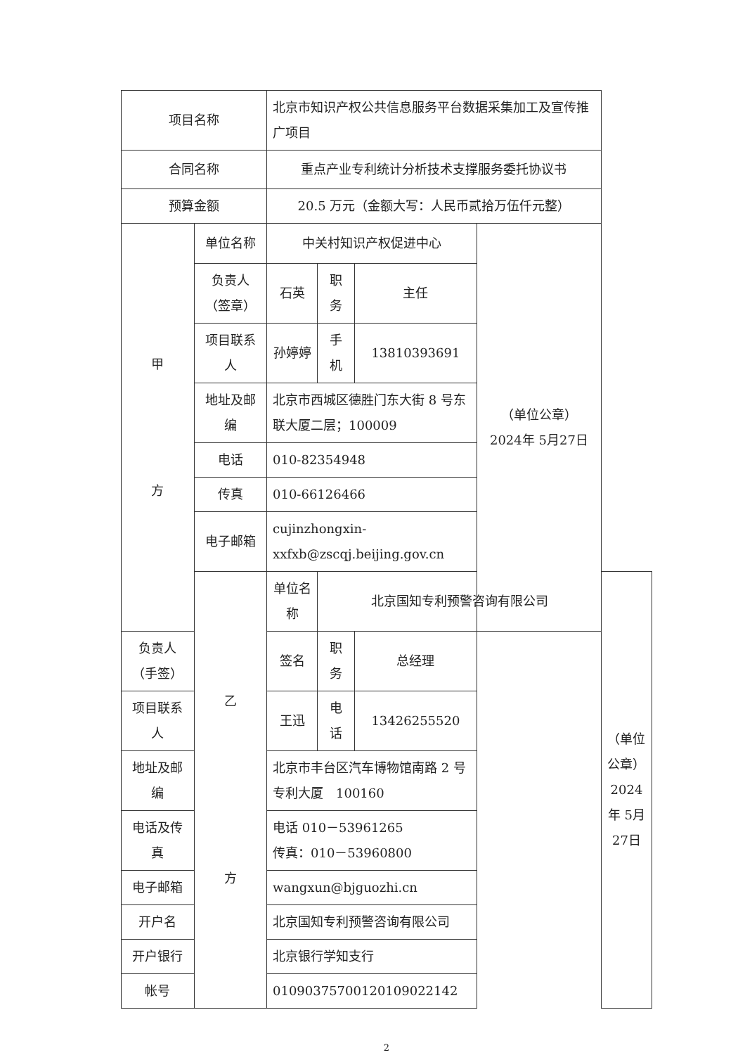| 项目名称 | | 北京市知识产权公共信息服务平台数据采集加工及宣传推广项目 | | | | |
| 合同名称 | | 重点产业专利统计分析技术支撑服务委托协议书 | | | | |
| 预算金额 | | 20.5 万元（金额大写：人民币贰拾万伍仟元整） | | | | |
| 甲 方 | 单位名称 | 中关村知识产权促进中心 | | | （单位公章） 2024年 5月27日 | |
| | 负责人（签章） | 石英 | 职务 | 主任 | | |
| | 项目联系人 | 孙婷婷 | 手机 | 13810393691 | | |
| | 地址及邮编 | 北京市西城区德胜门东大街 8 号东联大厦二层；100009 | | | | |
| | 电话 | 010-82354948 | | | | |
| | 传真 | 010-66126466 | | | | |
| | 电子邮箱 | cujinzhongxin-xxfxb@zscqj.beijing.gov.cn | | | | |
| | 乙 方 | 单位名称 | 北京国知专利预警咨询有限公司 | | | （单位公章） 2024年 5月27日 |
| 负责人（手签） | | 签名 | 职务 | 总经理 | | |
| 项目联系人 | | 王迅 | 电话 | 13426255520 | | |
| 地址及邮编 | | 北京市丰台区汽车博物馆南路 2 号专利大厦 100160 | | | | |
| 电话及传真 | | 电话 010－53961265 传真：010－53960800 | | | | |
| 电子邮箱 | | wangxun@bjguozhi.cn | | | | |
| 开户名 | | 北京国知专利预警咨询有限公司 | | | | |
| 开户银行 | | 北京银行学知支行 | | | | |
| 帐号 | | 01090375700120109022142 | | | | |
2